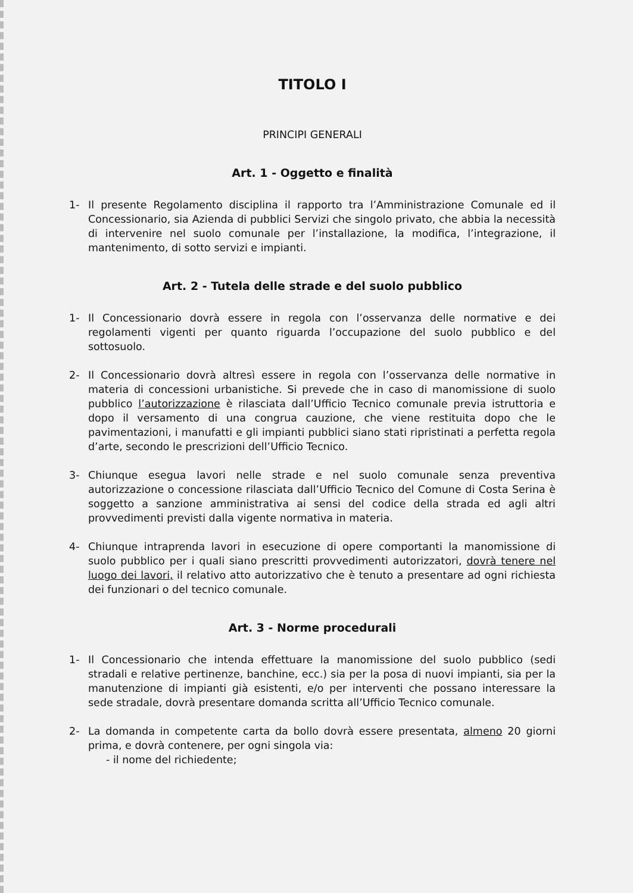TITOLO I
PRINCIPI GENERALI
Art. 1 - Oggetto e finalità
1- Il presente Regolamento disciplina il rapporto tra l’Amministrazione Comunale ed il Concessionario, sia Azienda di pubblici Servizi che singolo privato, che abbia la necessità di intervenire nel suolo comunale per l’installazione, la modifica, l’integrazione, il mantenimento, di sotto servizi e impianti.
Art. 2 - Tutela delle strade e del suolo pubblico
1- Il Concessionario dovrà essere in regola con l’osservanza delle normative e dei regolamenti vigenti per quanto riguarda l’occupazione del suolo pubblico e del sottosuolo.
2- Il Concessionario dovrà altresì essere in regola con l’osservanza delle normative in materia di concessioni urbanistiche. Si prevede che in caso di manomissione di suolo pubblico l’autorizzazione è rilasciata dall’Ufficio Tecnico comunale previa istruttoria e dopo il versamento di una congrua cauzione, che viene restituita dopo che le pavimentazioni, i manufatti e gli impianti pubblici siano stati ripristinati a perfetta regola d’arte, secondo le prescrizioni dell’Ufficio Tecnico.
3- Chiunque esegua lavori nelle strade e nel suolo comunale senza preventiva autorizzazione o concessione rilasciata dall’Ufficio Tecnico del Comune di Costa Serina è soggetto a sanzione amministrativa ai sensi del codice della strada ed agli altri provvedimenti previsti dalla vigente normativa in materia.
4- Chiunque intraprenda lavori in esecuzione di opere comportanti la manomissione di suolo pubblico per i quali siano prescritti provvedimenti autorizzatori, dovrà tenere nel luogo dei lavori, il relativo atto autorizzativo che è tenuto a presentare ad ogni richiesta dei funzionari o del tecnico comunale.
Art. 3 - Norme procedurali
1- Il Concessionario che intenda effettuare la manomissione del suolo pubblico (sedi stradali e relative pertinenze, banchine, ecc.) sia per la posa di nuovi impianti, sia per la manutenzione di impianti già esistenti, e/o per interventi che possano interessare la sede stradale, dovrà presentare domanda scritta all’Ufficio Tecnico comunale.
2- La domanda in competente carta da bollo dovrà essere presentata, almeno 20 giorni prima, e dovrà contenere, per ogni singola via:
- il nome del richiedente;